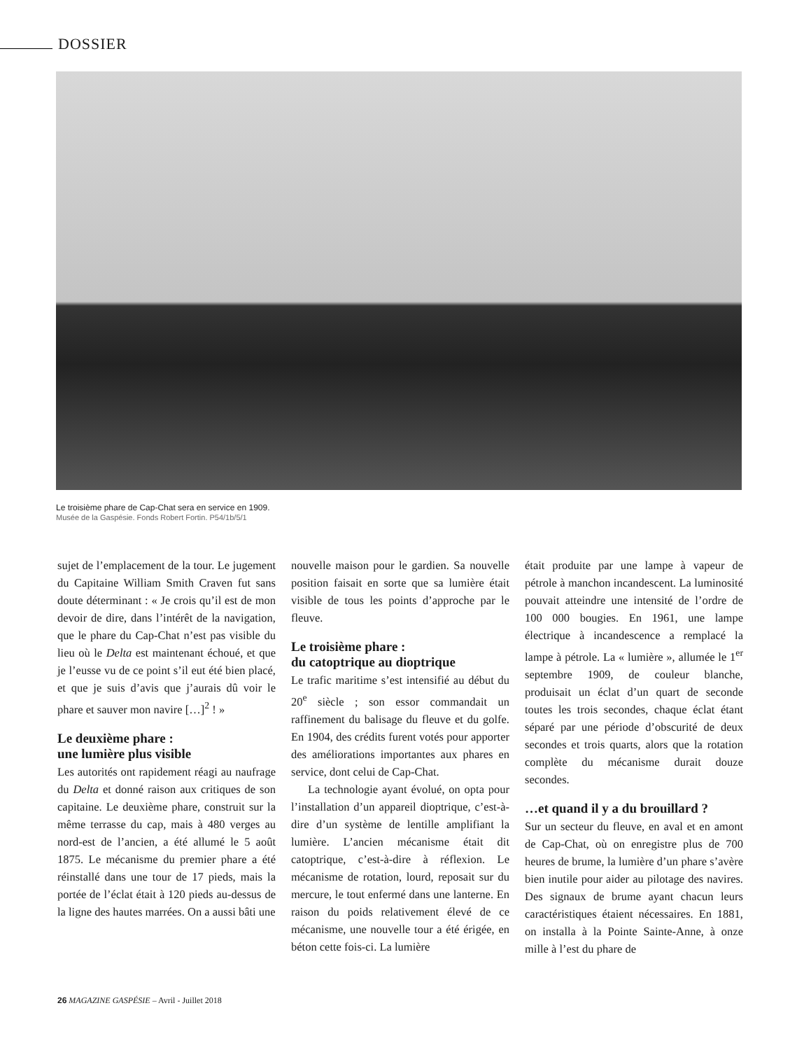DOSSIER
Le troisième phare de Cap-Chat sera en service en 1909.
Musée de la Gaspésie. Fonds Robert Fortin. P54/1b/5/1
sujet de l’emplacement de la tour. Le jugement du Capitaine William Smith Craven fut sans doute déterminant : « Je crois qu’il est de mon devoir de dire, dans l’intérêt de la navigation, que le phare du Cap-Chat n’est pas visible du lieu où le Delta est maintenant échoué, et que je l’eusse vu de ce point s’il eut été bien placé, et que je suis d’avis que j’aurais dû voir le phare et sauver mon navire […]<sup>2</sup> ! »
Le deuxième phare :
une lumière plus visible
Les autorités ont rapidement réagi au naufrage du Delta et donné raison aux critiques de son capitaine. Le deuxième phare, construit sur la même terrasse du cap, mais à 480 verges au nord-est de l’ancien, a été allumé le 5 août 1875. Le mécanisme du premier phare a été réinstallé dans une tour de 17 pieds, mais la portée de l’éclat était à 120 pieds au-dessus de la ligne des hautes marrées. On a aussi bâti une
nouvelle maison pour le gardien. Sa nouvelle position faisait en sorte que sa lumière était visible de tous les points d’approche par le fleuve.
Le troisième phare :
du catoptrique au dioptrique
Le trafic maritime s’est intensifié au début du 20<sup>e</sup> siècle ; son essor commandait un raffinement du balisage du fleuve et du golfe. En 1904, des crédits furent votés pour apporter des améliorations importantes aux phares en service, dont celui de Cap-Chat.
La technologie ayant évolué, on opta pour l’installation d’un appareil dioptrique, c’est-à-dire d’un système de lentille amplifiant la lumière. L’ancien mécanisme était dit catoptrique, c’est-à-dire à réflexion. Le mécanisme de rotation, lourd, reposait sur du mercure, le tout enfermé dans une lanterne. En raison du poids relativement élevé de ce mécanisme, une nouvelle tour a été érigée, en béton cette fois-ci. La lumière
était produite par une lampe à vapeur de pétrole à manchon incandescent. La luminosité pouvait atteindre une intensité de l’ordre de 100 000 bougies. En 1961, une lampe électrique à incandescence a remplacé la lampe à pétrole. La « lumière », allumée le 1<sup>er</sup> septembre 1909, de couleur blanche, produisait un éclat d’un quart de seconde toutes les trois secondes, chaque éclat étant séparé par une période d’obscurité de deux secondes et trois quarts, alors que la rotation complète du mécanisme durait douze secondes.
…et quand il y a du brouillard ?
Sur un secteur du fleuve, en aval et en amont de Cap-Chat, où on enregistre plus de 700 heures de brume, la lumière d’un phare s’avère bien inutile pour aider au pilotage des navires. Des signaux de brume ayant chacun leurs caractéristiques étaient nécessaires. En 1881, on installa à la Pointe Sainte-Anne, à onze mille à l’est du phare de
26 MAGAZINE GASPÉSIE – Avril - Juillet 2018